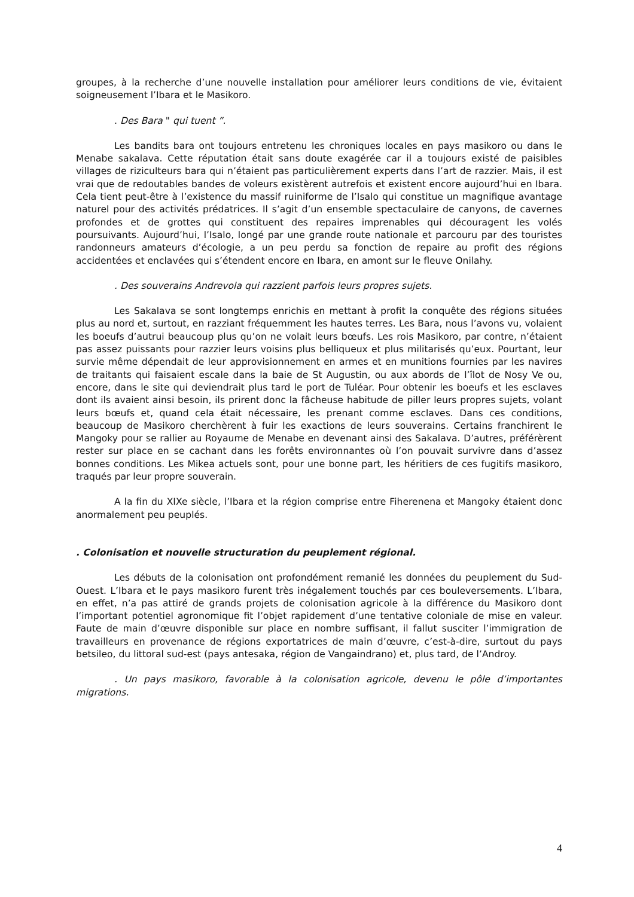groupes, à la recherche d’une nouvelle installation pour améliorer leurs conditions de vie, évitaient soigneusement l’Ibara et le Masikoro.
. Des Bara " qui tuent ”.
Les bandits bara ont toujours entretenu les chroniques locales en pays masikoro ou dans le Menabe sakalava. Cette réputation était sans doute exagérée car il a toujours existé de paisibles villages de riziculteurs bara qui n’étaient pas particulièrement experts dans l’art de razzier. Mais, il est vrai que de redoutables bandes de voleurs existèrent autrefois et existent encore aujourd’hui en Ibara. Cela tient peut-être à l’existence du massif ruiniforme de l’Isalo qui constitue un magnifique avantage naturel pour des activités prédatrices. Il s’agit d’un ensemble spectaculaire de canyons, de cavernes profondes et de grottes qui constituent des repaires imprenables qui découragent les volés poursuivants. Aujourd’hui, l’Isalo, longé par une grande route nationale et parcouru par des touristes randonneurs amateurs d’écologie, a un peu perdu sa fonction de repaire au profit des régions accidentées et enclavées qui s’étendent encore en Ibara, en amont sur le fleuve Onilahy.
. Des souverains Andrevola qui razzient parfois leurs propres sujets.
Les Sakalava se sont longtemps enrichis en mettant à profit la conquête des régions situées plus au nord et, surtout, en razziant fréquemment les hautes terres. Les Bara, nous l’avons vu, volaient les boeufs d’autrui beaucoup plus qu’on ne volait leurs bœufs. Les rois Masikoro, par contre, n’étaient pas assez puissants pour razzier leurs voisins plus belliqueux et plus militarisés qu’eux. Pourtant, leur survie même dépendait de leur approvisionnement en armes et en munitions fournies par les navires de traitants qui faisaient escale dans la baie de St Augustin, ou aux abords de l’îlot de Nosy Ve ou, encore, dans le site qui deviendrait plus tard le port de Tuléar. Pour obtenir les boeufs et les esclaves dont ils avaient ainsi besoin, ils prirent donc la fâcheuse habitude de piller leurs propres sujets, volant leurs bœufs et, quand cela était nécessaire, les prenant comme esclaves. Dans ces conditions, beaucoup de Masikoro cherchèrent à fuir les exactions de leurs souverains. Certains franchirent le Mangoky pour se rallier au Royaume de Menabe en devenant ainsi des Sakalava. D’autres, préférèrent rester sur place en se cachant dans les forêts environnantes où l’on pouvait survivre dans d’assez bonnes conditions. Les Mikea actuels sont, pour une bonne part, les héritiers de ces fugitifs masikoro, traqués par leur propre souverain.
A la fin du XIXe siècle, l’Ibara et la région comprise entre Fiherenena et Mangoky étaient donc anormalement peu peuplés.
. Colonisation et nouvelle structuration du peuplement régional.
Les débuts de la colonisation ont profondément remanié les données du peuplement du Sud-Ouest. L’Ibara et le pays masikoro furent très inégalement touchés par ces bouleversements. L’Ibara, en effet, n’a pas attiré de grands projets de colonisation agricole à la différence du Masikoro dont l’important potentiel agronomique fit l’objet rapidement d’une tentative coloniale de mise en valeur. Faute de main d’œuvre disponible sur place en nombre suffisant, il fallut susciter l’immigration de travailleurs en provenance de régions exportatrices de main d’œuvre, c’est-à-dire, surtout du pays betsileo, du littoral sud-est (pays antesaka, région de Vangaindrano) et, plus tard, de l’Androy.
. Un pays masikoro, favorable à la colonisation agricole, devenu le pôle d’importantes migrations.
4